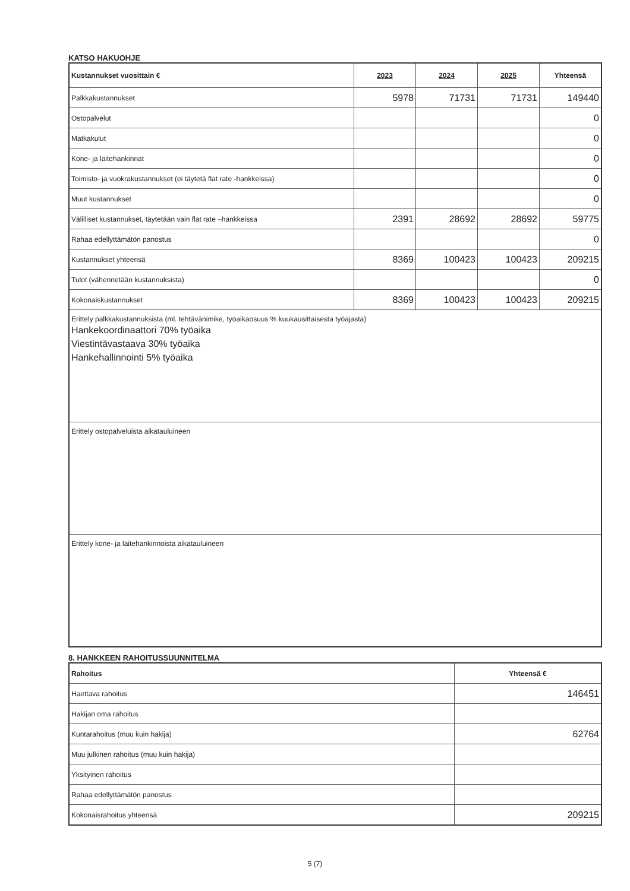KATSO HAKUOHJE
| Kustannukset vuosittain € | 2023 | 2024 | 2025 | Yhteensä |
| --- | --- | --- | --- | --- |
| Palkkakustannukset | 5978 | 71731 | 71731 | 149440 |
| Ostopalvelut | | | | 0 |
| Matkakulut | | | | 0 |
| Kone- ja laitehankinnat | | | | 0 |
| Toimisto- ja vuokrakustannukset (ei täytetä flat rate -hankkeissa) | | | | 0 |
| Muut kustannukset | | | | 0 |
| Välilliset kustannukset, täytetään vain flat rate –hankkeissa | 2391 | 28692 | 28692 | 59775 |
| Rahaa edellyttämätön panostus | | | | 0 |
| Kustannukset yhteensä | 8369 | 100423 | 100423 | 209215 |
| Tulot (vähennetään kustannuksista) | | | | 0 |
| Kokonaiskustannukset | 8369 | 100423 | 100423 | 209215 |
| Erittely palkkakustannuksista (ml. tehtävänimike, työaikaosuus % kuukausittaisesta työajasta) Hankekoordinaattori 70% työaika Viestintävastaava 30% työaika Hankehallinnointi 5% työaika | | | | |
| Erittely ostopalveluista aikatauluineen | | | | |
| Erittely kone- ja laitehankinnoista aikatauluineen | | | | |
8. HANKKEEN RAHOITUSSUUNNITELMA
| Rahoitus | Yhteensä € |
| --- | --- |
| Haettava rahoitus | 146451 |
| Hakijan oma rahoitus | |
| Kuntarahoitus (muu kuin hakija) | 62764 |
| Muu julkinen rahoitus (muu kuin hakija) | |
| Yksityinen rahoitus | |
| Rahaa edellyttämätön panostus | |
| Kokonaisrahoitus yhteensä | 209215 |
5 (7)